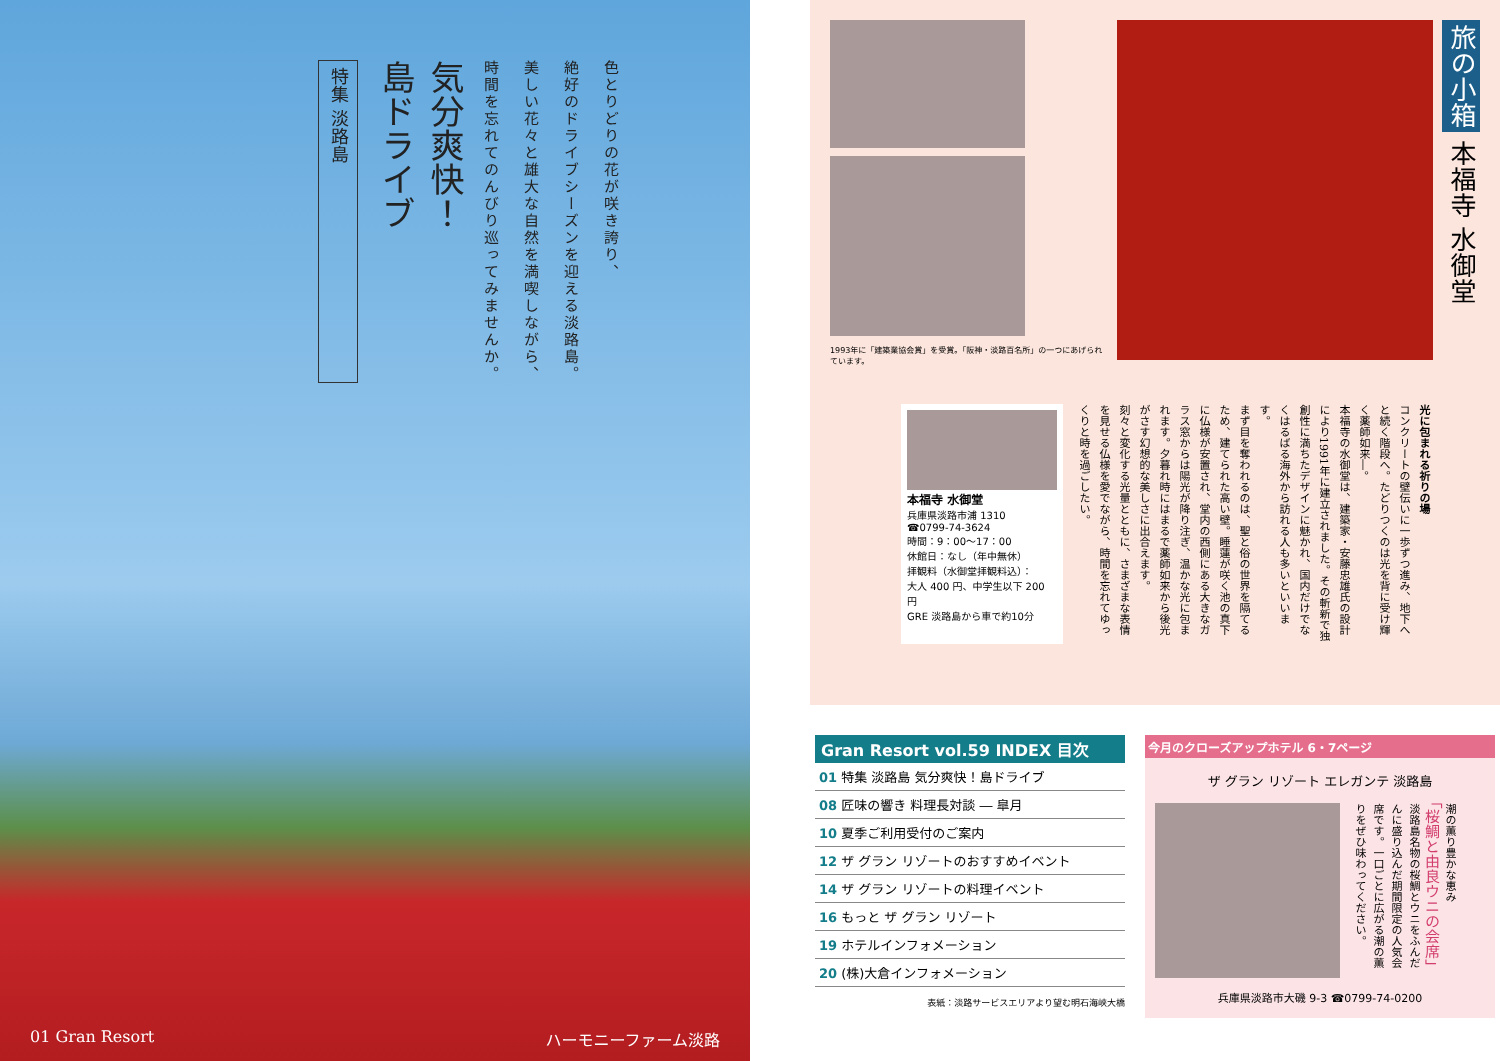特集 淡路島
気分爽快！
島ドライブ
色とりどりの花が咲き誇り、
絶好のドライブシーズンを迎える淡路島。
美しい花々と雄大な自然を満喫しながら、
時間を忘れてのんびり巡ってみませんか。
01 Gran Resort ハーモニーファーム淡路
旅の小箱 本福寺 水御堂
1993年に「建築業協会賞」を受賞。「阪神・淡路百名所」の一つにあげられています。
光に包まれる祈りの場
コンクリートの壁伝いに一歩ずつ進み、地下へと続く階段へ。たどりつくのは光を背に受け輝く薬師如来―。
本福寺の水御堂は、建築家・安藤忠雄氏の設計により1991年に建立されました。その斬新で独創性に満ちたデザインに魅かれ、国内だけでなくはるばる海外から訪れる人も多いといいます。
まず目を奪われるのは、聖と俗の世界を隔てるため、建てられた高い壁。睡蓮が咲く池の真下に仏様が安置され、堂内の西側にある大きなガラス窓からは陽光が降り注ぎ、温かな光に包まれます。夕暮れ時にはまるで薬師如来から後光がさす幻想的な美しさに出合えます。
刻々と変化する光量とともに、さまざまな表情を見せる仏様を愛でながら、時間を忘れてゆっくりと時を過ごしたい。
本福寺 水御堂
兵庫県淡路市浦 1310
☎0799-74-3624
時間：9：00～17：00
休館日：なし（年中無休）
拝観料（水御堂拝観料込）：
大人 400 円、中学生以下 200 円
GRE 淡路島から車で約10分
Gran Resort vol.59 INDEX 目次
01 特集 淡路島 気分爽快！島ドライブ
08 匠味の響き 料理長対談 ― 皐月
10 夏季ご利用受付のご案内
12 ザ グラン リゾートのおすすめイベント
14 ザ グラン リゾートの料理イベント
16 もっと ザ グラン リゾート
19 ホテルインフォメーション
20 (株)大倉インフォメーション
表紙：淡路サービスエリアより望む明石海峡大橋
今月のクローズアップホテル 6・7ページ
ザ グラン リゾート エレガンテ 淡路島
潮の薫り豊かな恵み
「桜鯛と由良ウニの会席」
淡路島名物の桜鯛とウニをふんだんに盛り込んだ期間限定の人気会席です。一口ごとに広がる潮の薫りをぜひ味わってください。
兵庫県淡路市大磯 9-3 ☎0799-74-0200